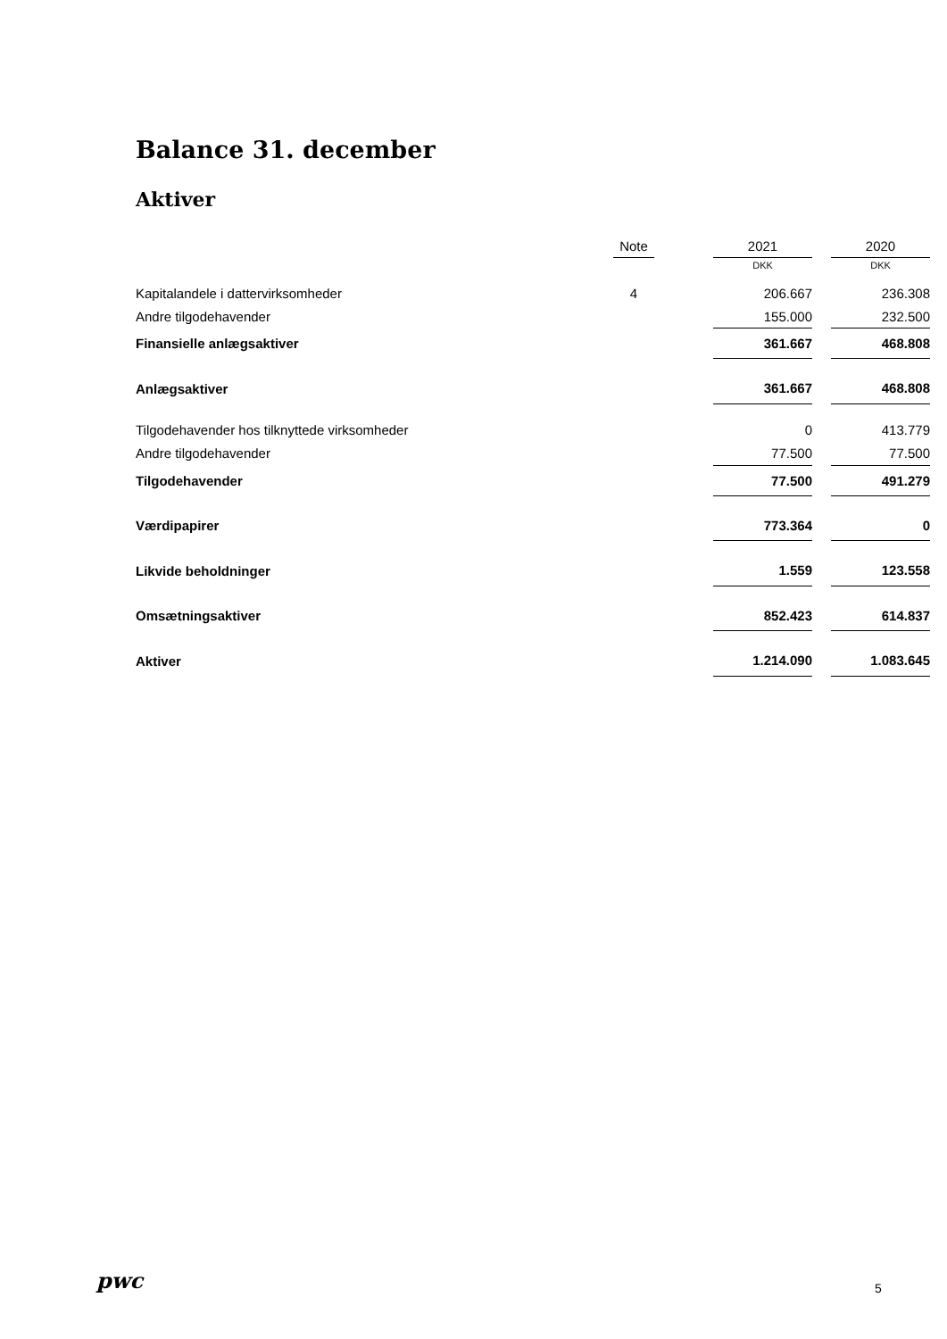Balance 31. december
Aktiver
| | Note | | 2021 | | 2020 |
| | | | DKK | | DKK |
| Kapitalandele i dattervirksomheder | 4 | | 206.667 | | 236.308 |
| Andre tilgodehavender | | | 155.000 | | 232.500 |
| Finansielle anlægsaktiver | | | 361.667 | | 468.808 |
| Anlægsaktiver | | | 361.667 | | 468.808 |
| Tilgodehavender hos tilknyttede virksomheder | | | 0 | | 413.779 |
| Andre tilgodehavender | | | 77.500 | | 77.500 |
| Tilgodehavender | | | 77.500 | | 491.279 |
| Værdipapirer | | | 773.364 | | 0 |
| Likvide beholdninger | | | 1.559 | | 123.558 |
| Omsætningsaktiver | | | 852.423 | | 614.837 |
| Aktiver | | | 1.214.090 | | 1.083.645 |
pwc 5